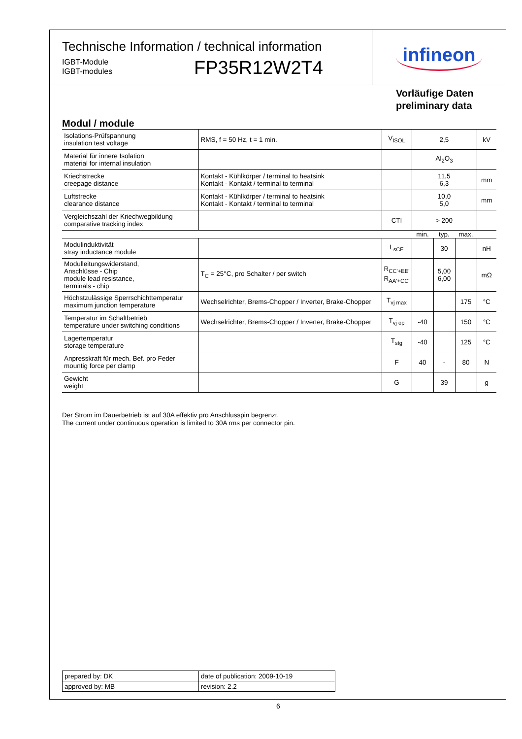Technische Information / technical information
IGBT-Module
IGBT-modules
FP35R12W2T4
infineon
Vorläufige Daten
preliminary data
Modul / module
| Isolations-Prüfspannung insulation test voltage | RMS, f = 50 Hz, t = 1 min. | V<sub>ISOL</sub> | 2,5 | | | kV |
| Material für innere Isolation material for internal insulation | | | Al<sub>2</sub>O<sub>3</sub> | | | |
| Kriechstrecke creepage distance | Kontakt - Kühlkörper / terminal to heatsink Kontakt - Kontakt / terminal to terminal | | 11,5 6,3 | | | mm |
| Luftstrecke clearance distance | Kontakt - Kühlkörper / terminal to heatsink Kontakt - Kontakt / terminal to terminal | | 10,0 5,0 | | | mm |
| Vergleichszahl der Kriechwegbildung comparative tracking index | | CTI | > 200 | | | |
| | | | min. | typ. | max. | |
| Modulinduktivität stray inductance module | | L<sub>sCE</sub> | | 30 | | nH |
| Modulleitungswiderstand, Anschlüsse - Chip module lead resistance, terminals - chip | T<sub>C</sub> = 25°C, pro Schalter / per switch | R<sub>CC'+EE'</sub> R<sub>AA'+CC'</sub> | | 5,00 6,00 | | mΩ |
| Höchstzulässige Sperrschichttemperatur maximum junction temperature | Wechselrichter, Brems-Chopper / Inverter, Brake-Chopper | T<sub>vj max</sub> | | | 175 | °C |
| Temperatur im Schaltbetrieb temperature under switching conditions | Wechselrichter, Brems-Chopper / Inverter, Brake-Chopper | T<sub>vj op</sub> | -40 | | 150 | °C |
| Lagertemperatur storage temperature | | T<sub>stg</sub> | -40 | | 125 | °C |
| Anpresskraft für mech. Bef. pro Feder mountig force per clamp | | F | 40 | - | 80 | N |
| Gewicht weight | | G | | 39 | | g |
Der Strom im Dauerbetrieb ist auf 30A effektiv pro Anschlusspin begrenzt.
The current under continuous operation is limited to 30A rms per connector pin.
| prepared by: DK | date of publication: 2009-10-19 |
| approved by: MB | revision: 2.2 |
6